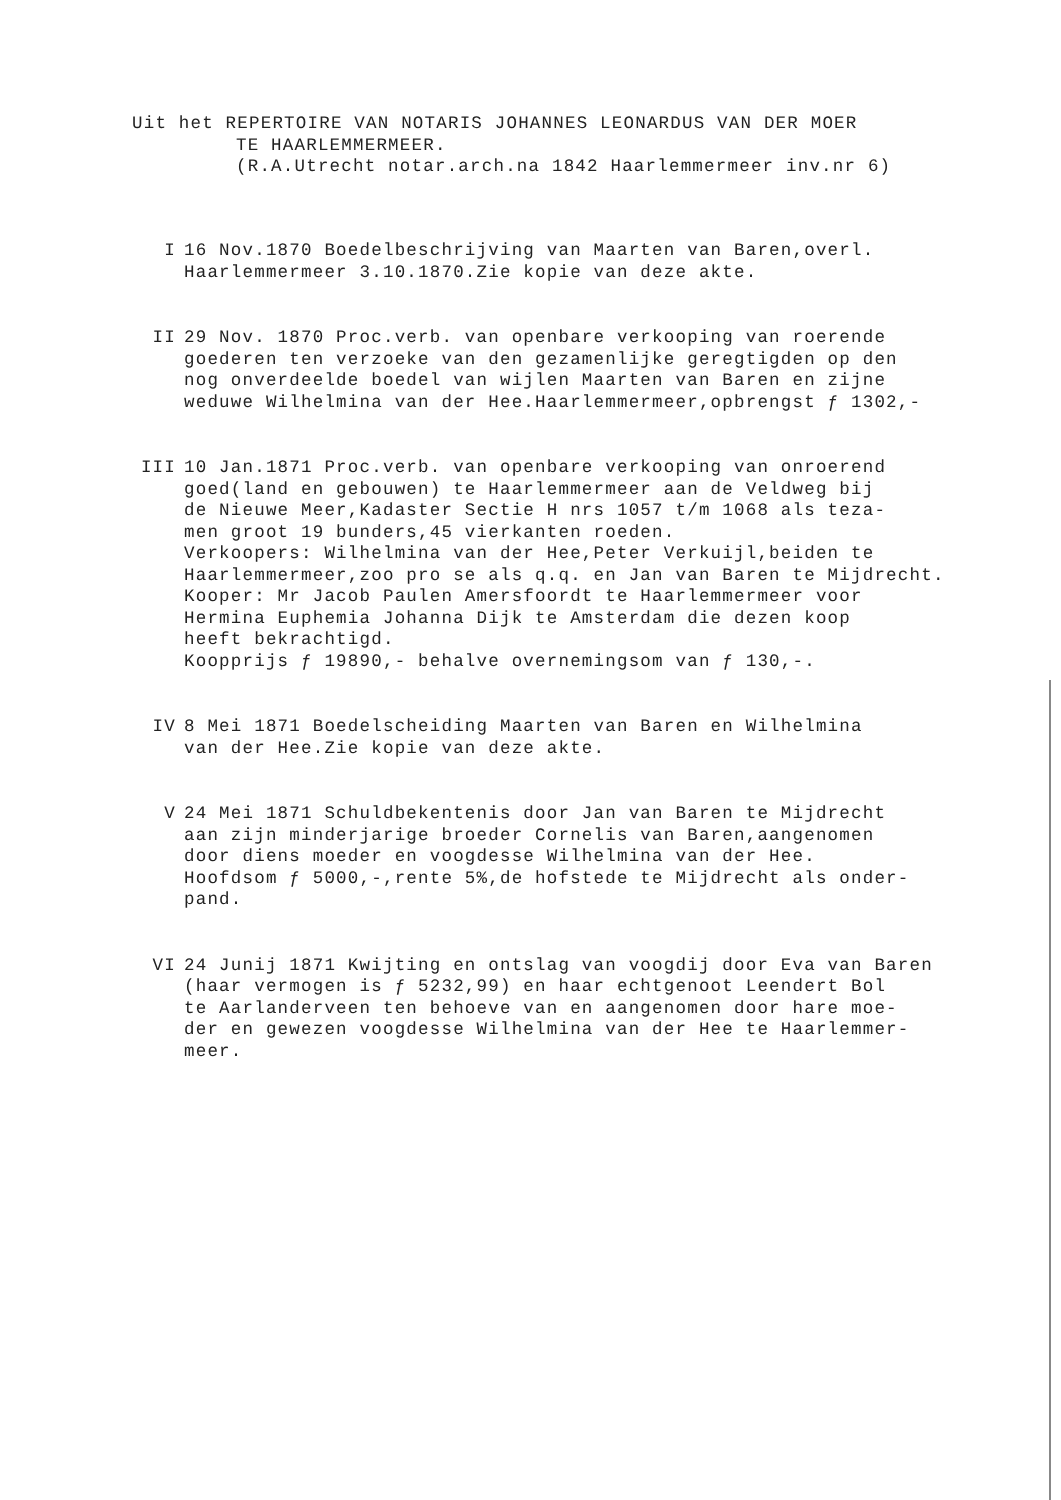Uit het REPERTOIRE VAN NOTARIS JOHANNES LEONARDUS VAN DER MOER
TE HAARLEMMERMEER.
(R.A.Utrecht notar.arch.na 1842 Haarlemmermeer inv.nr 6)
I 16 Nov.1870 Boedelbeschrijving van Maarten van Baren,overl.
Haarlemmermeer 3.10.1870.Zie kopie van deze akte.
II 29 Nov. 1870 Proc.verb. van openbare verkooping van roerende
goederen ten verzoeke van den gezamenlijke geregtigden op den
nog onverdeelde boedel van wijlen Maarten van Baren en zijne
weduwe Wilhelmina van der Hee.Haarlemmermeer,opbrengst ƒ 1302,-
III 10 Jan.1871 Proc.verb. van openbare verkooping van onroerend
goed(land en gebouwen) te Haarlemmermeer aan de Veldweg bij
de Nieuwe Meer,Kadaster Sectie H nrs 1057 t/m 1068 als teza-
men groot 19 bunders,45 vierkanten roeden.
Verkoopers: Wilhelmina van der Hee,Peter Verkuijl,beiden te
Haarlemmermeer,zoo pro se als q.q. en Jan van Baren te Mijdrecht.
Kooper: Mr Jacob Paulen Amersfoordt te Haarlemmermeer voor
Hermina Euphemia Johanna Dijk te Amsterdam die dezen koop
heeft bekrachtigd.
Koopprijs ƒ 19890,- behalve overnemingsom van ƒ 130,-.
IV 8 Mei 1871 Boedelscheiding Maarten van Baren en Wilhelmina
van der Hee.Zie kopie van deze akte.
V 24 Mei 1871 Schuldbekentenis door Jan van Baren te Mijdrecht
aan zijn minderjarige broeder Cornelis van Baren,aangenomen
door diens moeder en voogdesse Wilhelmina van der Hee.
Hoofdsom ƒ 5000,-,rente 5%,de hofstede te Mijdrecht als onder-
pand.
VI 24 Junij 1871 Kwijting en ontslag van voogdij door Eva van Baren
(haar vermogen is ƒ 5232,99) en haar echtgenoot Leendert Bol
te Aarlanderveen ten behoeve van en aangenomen door hare moe-
der en gewezen voogdesse Wilhelmina van der Hee te Haarlemmer-
meer.